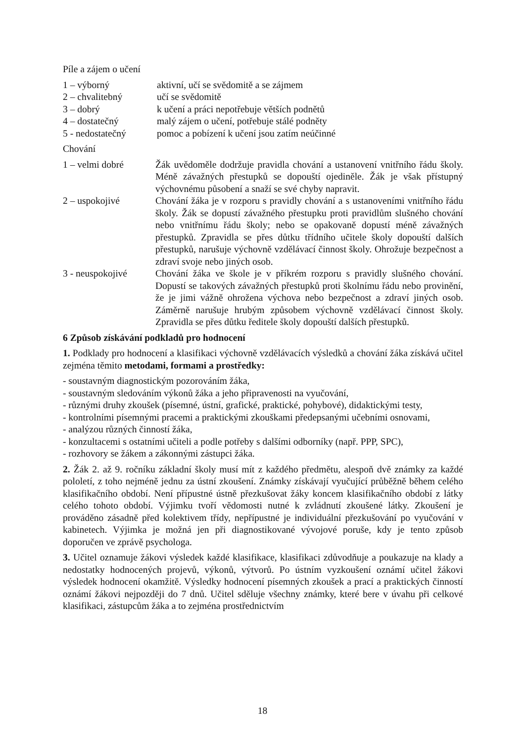Píle a zájem o učení
1 – výborný aktivní, učí se svědomitě a se zájmem
2 – chvalitebný učí se svědomitě
3 – dobrý k učení a práci nepotřebuje větších podnětů
4 – dostatečný malý zájem o učení, potřebuje stálé podněty
5 - nedostatečný pomoc a pobízení k učení jsou zatím neúčinné
Chování
1 – velmi dobré Žák uvědoměle dodržuje pravidla chování a ustanovení vnitřního řádu školy. Méně závažných přestupků se dopouští ojediněle. Žák je však přístupný výchovnému působení a snaží se své chyby napravit.
2 – uspokojivé Chování žáka je v rozporu s pravidly chování a s ustanoveními vnitřního řádu školy. Žák se dopustí závažného přestupku proti pravidlům slušného chování nebo vnitřnímu řádu školy; nebo se opakovaně dopustí méně závažných přestupků. Zpravidla se přes důtku třídního učitele školy dopouští dalších přestupků, narušuje výchovně vzdělávací činnost školy. Ohrožuje bezpečnost a zdraví svoje nebo jiných osob.
3 - neuspokojivé
Chování žáka ve škole je v příkrém rozporu s pravidly slušného chování. Dopustí se takových závažných přestupků proti školnímu řádu nebo provinění, že je jimi vážně ohrožena výchova nebo bezpečnost a zdraví jiných osob. Záměrně narušuje hrubým způsobem výchovně vzdělávací činnost školy. Zpravidla se přes důtku ředitele školy dopouští dalších přestupků.
6 Způsob získávání podkladů pro hodnocení
1. Podklady pro hodnocení a klasifikaci výchovně vzdělávacích výsledků a chování žáka získává učitel zejména těmito metodami, formami a prostředky:
- soustavným diagnostickým pozorováním žáka,
- soustavným sledováním výkonů žáka a jeho připravenosti na vyučování,
- různými druhy zkoušek (písemné, ústní, grafické, praktické, pohybové), didaktickými testy,
- kontrolními písemnými pracemi a praktickými zkouškami předepsanými učebními osnovami,
- analýzou různých činností žáka,
- konzultacemi s ostatními učiteli a podle potřeby s dalšími odborníky (např. PPP, SPC),
- rozhovory se žákem a zákonnými zástupci žáka.
2. Žák 2. až 9. ročníku základní školy musí mít z každého předmětu, alespoň dvě známky za každé pololetí, z toho nejméně jednu za ústní zkoušení. Známky získávají vyučující průběžně během celého klasifikačního období. Není přípustné ústně přezkušovat žáky koncem klasifikačního období z látky celého tohoto období. Výjimku tvoří vědomosti nutné k zvládnutí zkoušené látky. Zkoušení je prováděno zásadně před kolektivem třídy, nepřípustné je individuální přezkušování po vyučování v kabinetech. Výjimka je možná jen při diagnostikované vývojové poruše, kdy je tento způsob doporučen ve zprávě psychologa.
3. Učitel oznamuje žákovi výsledek každé klasifikace, klasifikaci zdůvodňuje a poukazuje na klady a nedostatky hodnocených projevů, výkonů, výtvorů. Po ústním vyzkoušení oznámí učitel žákovi výsledek hodnocení okamžitě. Výsledky hodnocení písemných zkoušek a prací a praktických činností oznámí žákovi nejpozději do 7 dnů. Učitel sděluje všechny známky, které bere v úvahu při celkové klasifikaci, zástupcům žáka a to zejména prostřednictvím
18